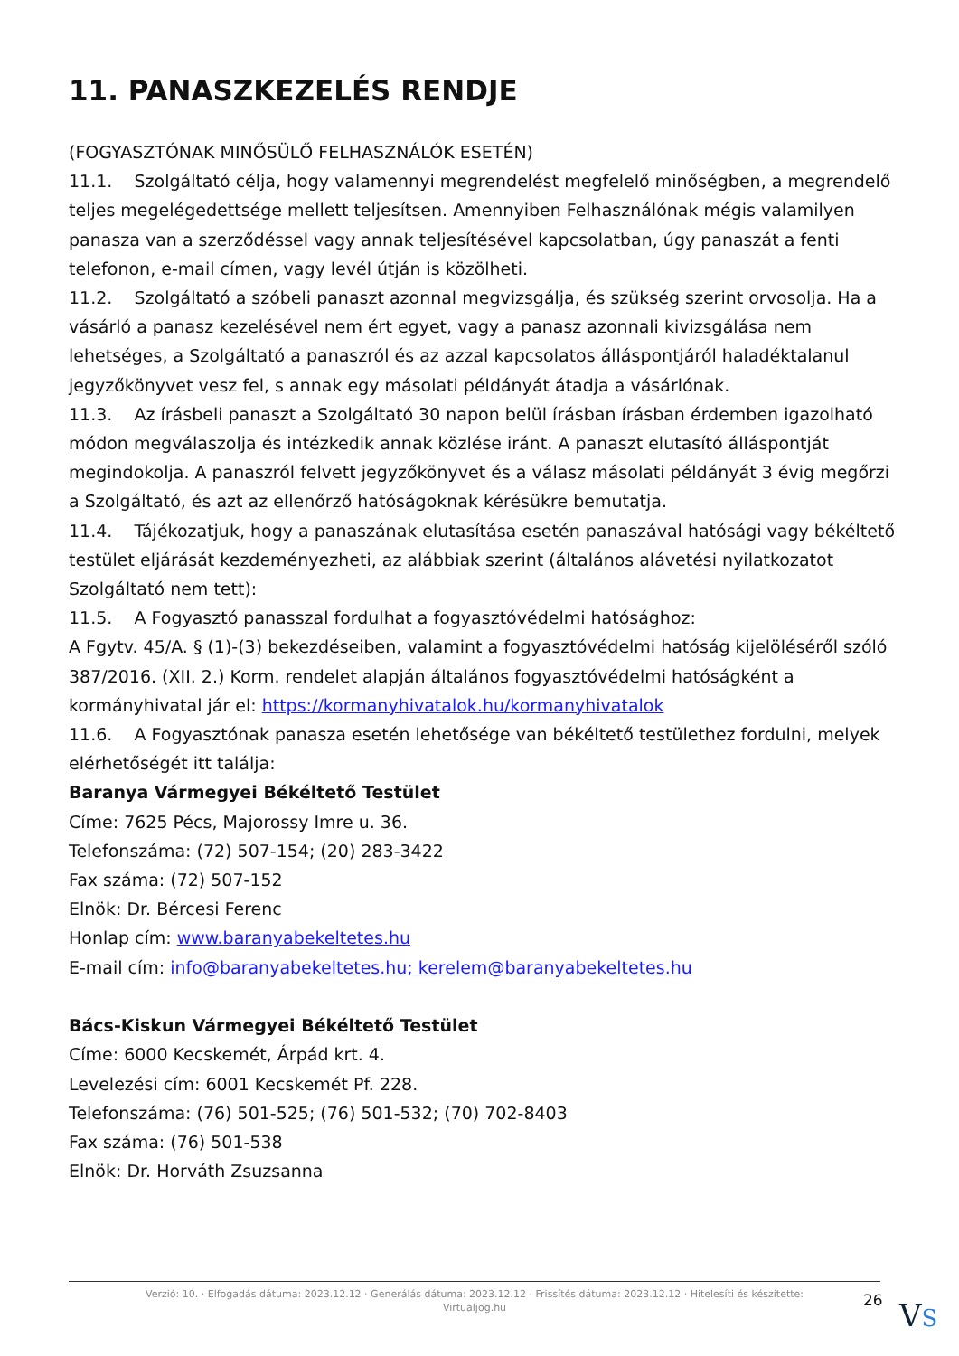11. PANASZKEZELÉS RENDJE
(FOGYASZTÓNAK MINŐSÜLŐ FELHASZNÁLÓK ESETÉN)
11.1. Szolgáltató célja, hogy valamennyi megrendelést megfelelő minőségben, a megrendelő teljes megelégedettsége mellett teljesítsen. Amennyiben Felhasználónak mégis valamilyen panasza van a szerződéssel vagy annak teljesítésével kapcsolatban, úgy panaszát a fenti telefonon, e-mail címen, vagy levél útján is közölheti.
11.2. Szolgáltató a szóbeli panaszt azonnal megvizsgálja, és szükség szerint orvosolja. Ha a vásárló a panasz kezelésével nem ért egyet, vagy a panasz azonnali kivizsgálása nem lehetséges, a Szolgáltató a panaszról és az azzal kapcsolatos álláspontjáról haladéktalanul jegyzőkönyvet vesz fel, s annak egy másolati példányát átadja a vásárlónak.
11.3. Az írásbeli panaszt a Szolgáltató 30 napon belül írásban írásban érdemben igazolható módon megválaszolja és intézkedik annak közlése iránt. A panaszt elutasító álláspontját megindokolja. A panaszról felvett jegyzőkönyvet és a válasz másolati példányát 3 évig megőrzi a Szolgáltató, és azt az ellenőrző hatóságoknak kérésükre bemutatja.
11.4. Tájékozatjuk, hogy a panaszának elutasítása esetén panaszával hatósági vagy békéltető testület eljárását kezdeményezheti, az alábbiak szerint (általános alávetési nyilatkozatot Szolgáltató nem tett):
11.5. A Fogyasztó panasszal fordulhat a fogyasztóvédelmi hatósághoz:
A Fgytv. 45/A. § (1)-(3) bekezdéseiben, valamint a fogyasztóvédelmi hatóság kijelöléséről szóló 387/2016. (XII. 2.) Korm. rendelet alapján általános fogyasztóvédelmi hatóságként a kormányhivatal jár el: https://kormanyhivatalok.hu/kormanyhivatalok
11.6. A Fogyasztónak panasza esetén lehetősége van békéltető testülethez fordulni, melyek elérhetőségét itt találja:
Baranya Vármegyei Békéltető Testület
Címe: 7625 Pécs, Majorossy Imre u. 36.
Telefonszáma: (72) 507-154; (20) 283-3422
Fax száma: (72) 507-152
Elnök: Dr. Bércesi Ferenc
Honlap cím: www.baranyabekeltetes.hu
E-mail cím: info@baranyabekeltetes.hu; kerelem@baranyabekeltetes.hu
Bács-Kiskun Vármegyei Békéltető Testület
Címe: 6000 Kecskemét, Árpád krt. 4.
Levelezési cím: 6001 Kecskemét Pf. 228.
Telefonszáma: (76) 501-525; (76) 501-532; (70) 702-8403
Fax száma: (76) 501-538
Elnök: Dr. Horváth Zsuzsanna
Verzió: 10. · Elfogadás dátuma: 2023.12.12 · Generálás dátuma: 2023.12.12 · Frissítés dátuma: 2023.12.12 · Hitelesíti és készítette:
Virtualjog.hu
26 VS